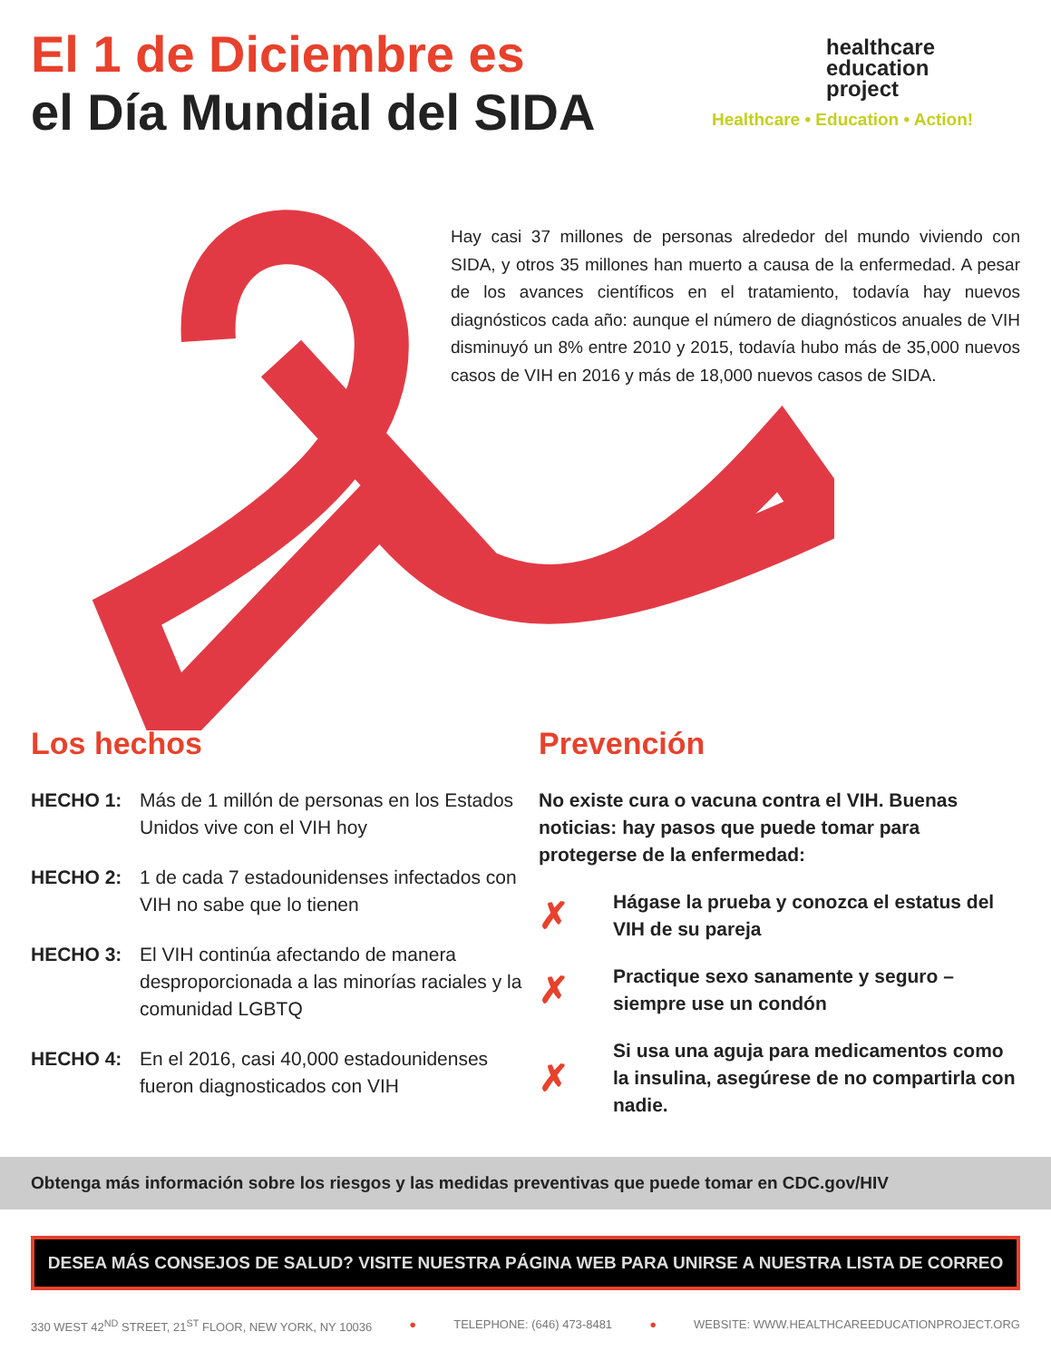El 1 de Diciembre es
el Día Mundial del SIDA
healthcare
education
project
Healthcare • Education • Action!
Hay casi 37 millones de personas alrededor del mundo viviendo con SIDA, y otros 35 millones han muerto a causa de la enfermedad. A pesar de los avances científicos en el tratamiento, todavía hay nuevos diagnósticos cada año: aunque el número de diagnósticos anuales de VIH disminuyó un 8% entre 2010 y 2015, todavía hubo más de 35,000 nuevos casos de VIH en 2016 y más de 18,000 nuevos casos de SIDA.
Los hechos
HECHO 1: Más de 1 millón de personas en los Estados Unidos vive con el VIH hoy
HECHO 2: 1 de cada 7 estadounidenses infectados con VIH no sabe que lo tienen
HECHO 3: El VIH continúa afectando de manera desproporcionada a las minorías raciales y la comunidad LGBTQ
HECHO 4: En el 2016, casi 40,000 estadounidenses fueron diagnosticados con VIH
Prevención
No existe cura o vacuna contra el VIH. Buenas noticias: hay pasos que puede tomar para protegerse de la enfermedad:
✗
Hágase la prueba y conozca el estatus del VIH de su pareja
✗
Practique sexo sanamente y seguro – siempre use un condón
✗
Si usa una aguja para medicamentos como la insulina, asegúrese de no compartirla con nadie.
Obtenga más información sobre los riesgos y las medidas preventivas que puede tomar en CDC.gov/HIV
DESEA MÁS CONSEJOS DE SALUD? VISITE NUESTRA PÁGINA WEB PARA UNIRSE A NUESTRA LISTA DE CORREO
330 WEST 42<sup>ND</sup> STREET, 21<sup>ST</sup> FLOOR, NEW YORK, NY 10036 ● TELEPHONE: (646) 473-8481 ● WEBSITE: WWW.HEALTHCAREEDUCATIONPROJECT.ORG